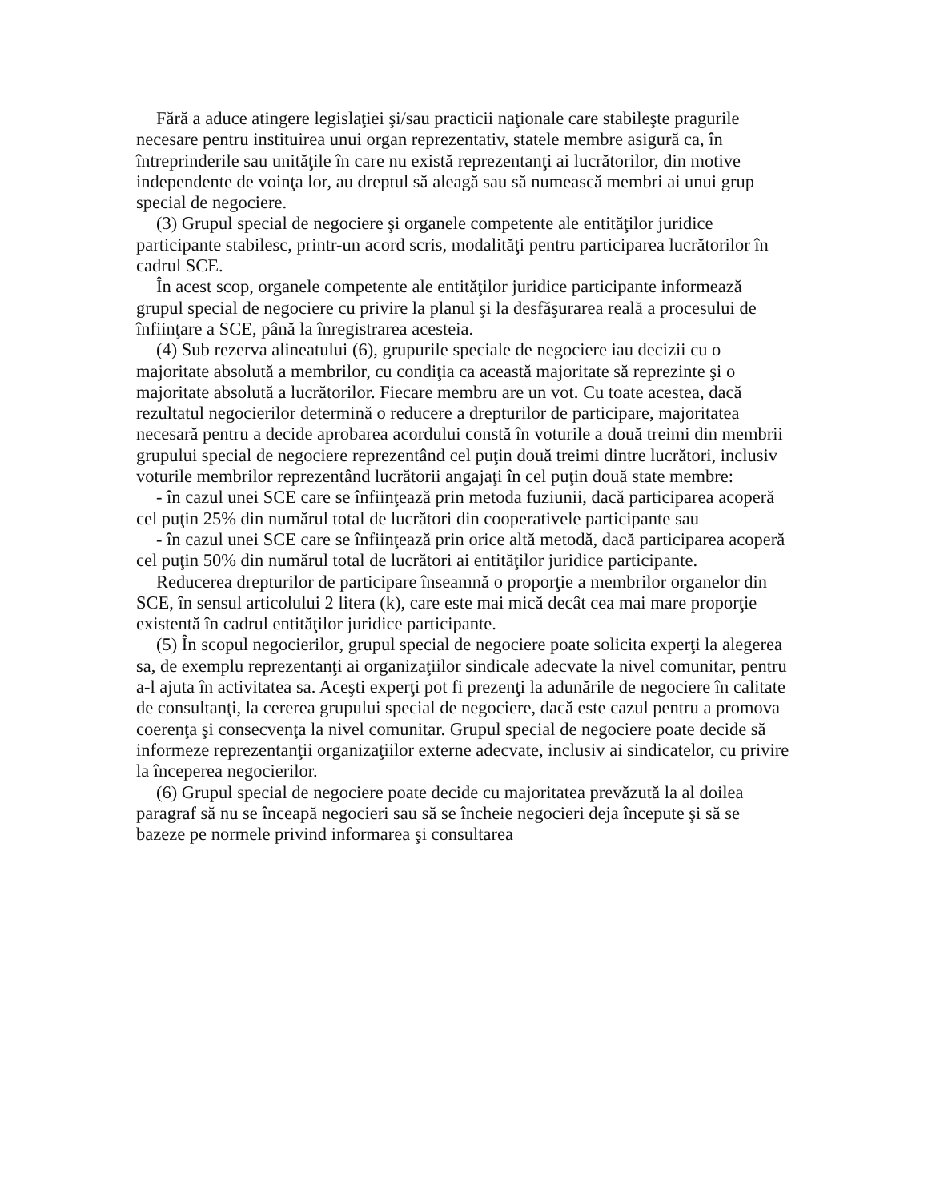Fără a aduce atingere legislaţiei şi/sau practicii naţionale care stabileşte pragurile necesare pentru instituirea unui organ reprezentativ, statele membre asigură ca, în întreprinderile sau unităţile în care nu există reprezentanţi ai lucrătorilor, din motive independente de voinţa lor, au dreptul să aleagă sau să numească membri ai unui grup special de negociere.
(3) Grupul special de negociere şi organele competente ale entităţilor juridice participante stabilesc, printr-un acord scris, modalităţi pentru participarea lucrătorilor în cadrul SCE.
În acest scop, organele competente ale entităţilor juridice participante informează grupul special de negociere cu privire la planul şi la desfăşurarea reală a procesului de înfiinţare a SCE, până la înregistrarea acesteia.
(4) Sub rezerva alineatului (6), grupurile speciale de negociere iau decizii cu o majoritate absolută a membrilor, cu condiţia ca această majoritate să reprezinte şi o majoritate absolută a lucrătorilor. Fiecare membru are un vot. Cu toate acestea, dacă rezultatul negocierilor determină o reducere a drepturilor de participare, majoritatea necesară pentru a decide aprobarea acordului constă în voturile a două treimi din membrii grupului special de negociere reprezentând cel puţin două treimi dintre lucrători, inclusiv voturile membrilor reprezentând lucrătorii angajaţi în cel puţin două state membre:
- în cazul unei SCE care se înfiinţează prin metoda fuziunii, dacă participarea acoperă cel puţin 25% din numărul total de lucrători din cooperativele participante sau
- în cazul unei SCE care se înfiinţează prin orice altă metodă, dacă participarea acoperă cel puţin 50% din numărul total de lucrători ai entităţilor juridice participante.
Reducerea drepturilor de participare înseamnă o proporţie a membrilor organelor din SCE, în sensul articolului 2 litera (k), care este mai mică decât cea mai mare proporţie existentă în cadrul entităţilor juridice participante.
(5) În scopul negocierilor, grupul special de negociere poate solicita experţi la alegerea sa, de exemplu reprezentanţi ai organizaţiilor sindicale adecvate la nivel comunitar, pentru a-l ajuta în activitatea sa. Aceşti experţi pot fi prezenţi la adunările de negociere în calitate de consultanţi, la cererea grupului special de negociere, dacă este cazul pentru a promova coerenţa şi consecvenţa la nivel comunitar. Grupul special de negociere poate decide să informeze reprezentanţii organizaţiilor externe adecvate, inclusiv ai sindicatelor, cu privire la începerea negocierilor.
(6) Grupul special de negociere poate decide cu majoritatea prevăzută la al doilea paragraf să nu se înceapă negocieri sau să se încheie negocieri deja începute şi să se bazeze pe normele privind informarea şi consultarea